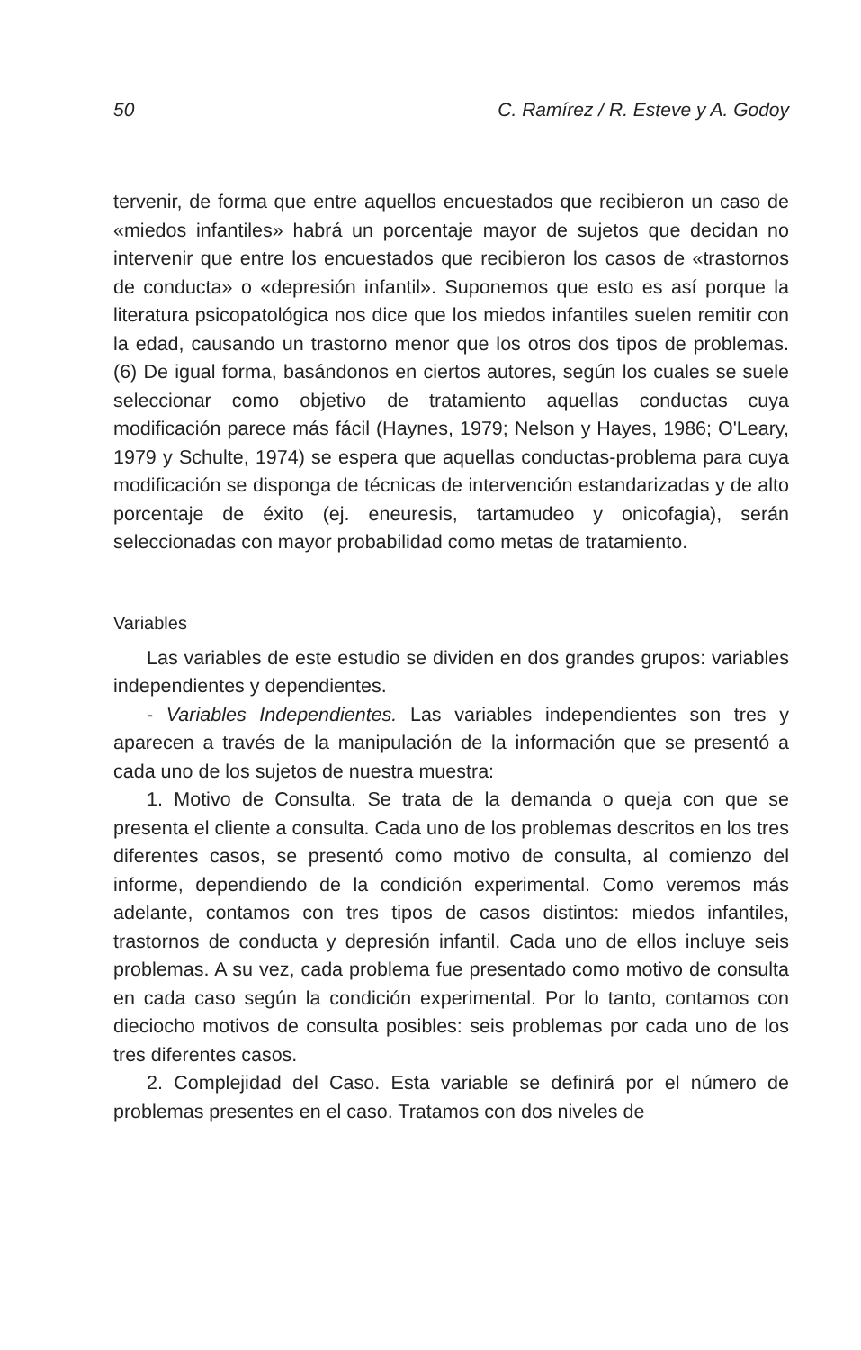50 C. Ramírez / R. Esteve y A. Godoy
tervenir, de forma que entre aquellos encuestados que recibieron un caso de «miedos infantiles» habrá un porcentaje mayor de sujetos que decidan no intervenir que entre los encuestados que recibieron los casos de «trastornos de conducta» o «depresión infantil». Suponemos que esto es así porque la literatura psicopatológica nos dice que los miedos infantiles suelen remitir con la edad, causando un trastorno menor que los otros dos tipos de problemas. (6) De igual forma, basándonos en ciertos autores, según los cuales se suele seleccionar como objetivo de tratamiento aquellas conductas cuya modificación parece más fácil (Haynes, 1979; Nelson y Hayes, 1986; O'Leary, 1979 y Schulte, 1974) se espera que aquellas conductas-problema para cuya modificación se disponga de técnicas de intervención estandarizadas y de alto porcentaje de éxito (ej. eneuresis, tartamudeo y onicofagia), serán seleccionadas con mayor probabilidad como metas de tratamiento.
Variables
Las variables de este estudio se dividen en dos grandes grupos: variables independientes y dependientes.
- Variables Independientes. Las variables independientes son tres y aparecen a través de la manipulación de la información que se presentó a cada uno de los sujetos de nuestra muestra:
1. Motivo de Consulta. Se trata de la demanda o queja con que se presenta el cliente a consulta. Cada uno de los problemas descritos en los tres diferentes casos, se presentó como motivo de consulta, al comienzo del informe, dependiendo de la condición experimental. Como veremos más adelante, contamos con tres tipos de casos distintos: miedos infantiles, trastornos de conducta y depresión infantil. Cada uno de ellos incluye seis problemas. A su vez, cada problema fue presentado como motivo de consulta en cada caso según la condición experimental. Por lo tanto, contamos con dieciocho motivos de consulta posibles: seis problemas por cada uno de los tres diferentes casos.
2. Complejidad del Caso. Esta variable se definirá por el número de problemas presentes en el caso. Tratamos con dos niveles de